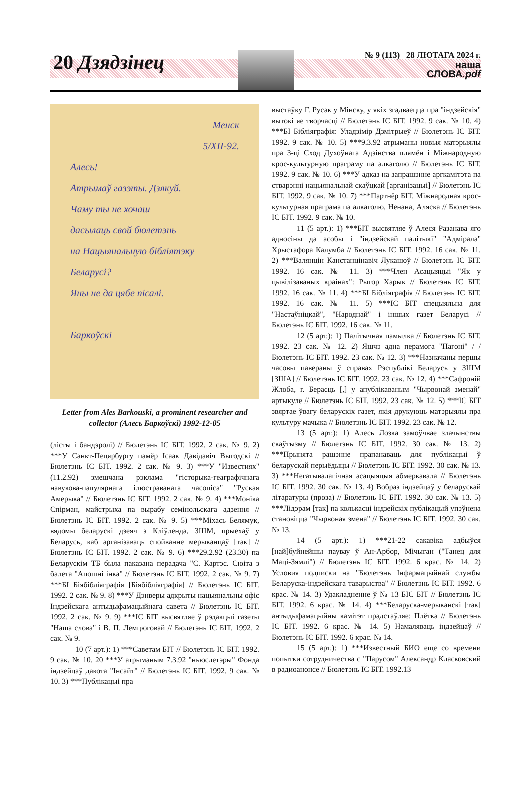20 Дзядзінец
№ 9 (113) 28 ЛЮТАГА 2024 г.
наша
СЛОВА.pdf
Менск
5/XII-92.
Алесь!
Атрымаў газэты. Дзякуй.
Чаму ты не хочаш
дасылаць свой бюлетэнь
на Нацыянальную бібліятэку
Беларусі?
Яны не да цябе пісалі.
Баркоўскі
Letter from Ales Barkouski, a prominent researcher and collector (Алесь Баркоўскі) 1992-12-05
(лісты і бандэролі) // Бюлетэнь ІС БІТ. 1992. 2 сак. № 9. 2) ***У Санкт-Пецярбургу памёр Ісаак Давідавіч Выгодскі // Бюлетэнь ІС БІТ. 1992. 2 сак. № 9. 3) ***У "Известиях" (11.2.92) змешчана рэклама "гісторыка-геаграфічнага навукова-папулярнага ілюстраванага часопіса" "Руская Амерыка" // Бюлетэнь ІС БІТ. 1992. 2 сак. № 9. 4) ***Моніка Спірман, майстрыха па вырабу семінольскага адзення // Бюлетэнь ІС БІТ. 1992. 2 сак. № 9. 5) ***Міхась Белямук, вядомы беларускі дзеяч з Кліўленда, ЗШМ, прыехаў у Беларусь, каб арганізаваць спойванне мерыканцаў [так] // Бюлетэнь ІС БІТ. 1992. 2 сак. № 9. 6) ***29.2.92 (23.30) па Беларускім ТБ была паказана перадача "С. Картэс. Сюіта з балета "Апошні інка" // Бюлетэнь ІС БІТ. 1992. 2 сак. № 9. 7) ***БІ Біябібліяграфія [Біябібліяграфія] // Бюлетэнь ІС БІТ. 1992. 2 сак. № 9. 8) ***У Дэнверы адкрыты нацыянальны офіс Індзейскага антыдыфамацыйнага савета // Бюлетэнь ІС БІТ. 1992. 2 сак. № 9. 9) ***ІС БІТ высвятляе ў рэдакцыі газеты "Наша слова" і В. П. Лемцюговай // Бюлетэнь ІС БІТ. 1992. 2 сак. № 9.
10 (7 арт.): 1) ***Саветам БІТ // Бюлетэнь ІС БІТ. 1992. 9 сак. № 10. 20 ***У атрыманым 7.3.92 "ньюслетэры" Фонда індзейцаў дакота "Інсайт" // Бюлетэнь ІС БІТ. 1992. 9 сак. № 10. 3) ***Публікацыі пра
выстаўку Г. Русак у Мінску, у якіх згадваецца пра "індзейскія" вытокі яе творчасці // Бюлетэнь ІС БІТ. 1992. 9 сак. № 10. 4) ***БІ Бібліяграфія: Уладзімір Дзмітрыеў // Бюлетэнь ІС БІТ. 1992. 9 сак. № 10. 5) ***9.3.92 атрыманы новыя матэрыялы пра 3-ці Сход Духоўнага Адзінства плямён і Міжнародную крос-культурную праграму па алкаголю // Бюлетэнь ІС БІТ. 1992. 9 сак. № 10. 6) ***У адказ на запрашэнне аргкамітэта па стварэнні нацыянальнай скаўцкай [арганізацыі] // Бюлетэнь ІС БІТ. 1992. 9 сак. № 10. 7) ***Партнёр БІТ. Міжнародная крос-культурная праграма па алкаголю, Ненана, Аляска // Бюлетэнь ІС БІТ. 1992. 9 сак. № 10.
11 (5 арт.): 1) ***БІТ высвятляе ў Алеся Разанава яго адносіны да асобы і "індзейскай палітыкі" "Адмірала" Хрыстафора Калумба // Бюлетэнь ІС БІТ. 1992. 16 сак. № 11. 2) ***Валянцін Канстанцінавіч Лукашоў // Бюлетэнь ІС БІТ. 1992. 16 сак. № 11. 3) ***Член Асацыяцыі "Як у цывілізаваных краінах": Рыгор Харык // Бюлетэнь ІС БІТ. 1992. 16 сак. № 11. 4) ***БІ Бібліяграфія // Бюлетэнь ІС БІТ. 1992. 16 сак. № 11. 5) ***ІС БІТ спецыяльна для "Настаўніцкай", "Народнай" і іншых газет Беларусі // Бюлетэнь ІС БІТ. 1992. 16 сак. № 11.
12 (5 арт.): 1) Палітычная памылка // Бюлетэнь ІС БІТ. 1992. 23 сак. № 12. 2) Яшчэ адна перамога "Пагоні" / / Бюлетэнь ІС БІТ. 1992. 23 сак. № 12. 3) ***Назначаны першы часовы паверaны ў справах Рэспублікі Беларусь у ЗШМ [ЗША] // Бюлетэнь ІС БІТ. 1992. 23 сак. № 12. 4) ***Сафроній Жлоба, г. Берасць [,] у апублікаваным "Чырвонай зменай" артыкуле // Бюлетэнь ІС БІТ. 1992. 23 сак. № 12. 5) ***ІС БІТ звяртае ўвагу беларускіх газет, якія друкуюць матэрыялы пра культуру мачыка // Бюлетэнь ІС БІТ. 1992. 23 сак. № 12.
13 (5 арт.): 1) Алесь Лозка замоўчвае злачынствы скаўтызму // Бюлетэнь ІС БІТ. 1992. 30 сак. № 13. 2) ***Прынята рашэнне прапанаваць для публікацыі ў беларускай перыёдыцы // Бюлетэнь ІС БІТ. 1992. 30 сак. № 13. 3) ***Негатывалагічная асацыяцыя абмеркавала // Бюлетэнь ІС БІТ. 1992. 30 сак. № 13. 4) Вобраз індзейцаў у беларускай літаратуры (проза) // Бюлетэнь ІС БІТ. 1992. 30 сак. № 13. 5) ***Лідэрам [так] па колькасці індзейскіх публікацый упэўнена становіцца "Чырвоная змена" // Бюлетэнь ІС БІТ. 1992. 30 сак. № 13.
14 (5 арт.): 1) ***21-22 сакавіка адбыўся [най]буйнейшы паувау ў Ан-Арбор, Мічыган ("Танец для Маці-Зямлі") // Бюлетэнь ІС БІТ. 1992. 6 крас. № 14. 2) Условия подписки на "Бюлетэнь Інфармацыйнай службы Беларуска-індзейскага таварыства" // Бюлетэнь ІС БІТ. 1992. 6 крас. № 14. 3) Удакладненне ў № 13 БІС БІТ // Бюлетэнь ІС БІТ. 1992. 6 крас. № 14. 4) ***Беларуска-мерыканскі [так] антыдыфамацыйны камітэт прадстаўляе: Плётка // Бюлетэнь ІС БІТ. 1992. 6 крас. № 14. 5) Намаляваць індзейцаў // Бюлетэнь ІС БІТ. 1992. 6 крас. № 14.
15 (5 арт.): 1) ***Известный БИО еще со времени попытки сотрудничества с "Парусом" Александр Класковский в радиоанонсе // Бюлетэнь ІС БІТ. 1992.13